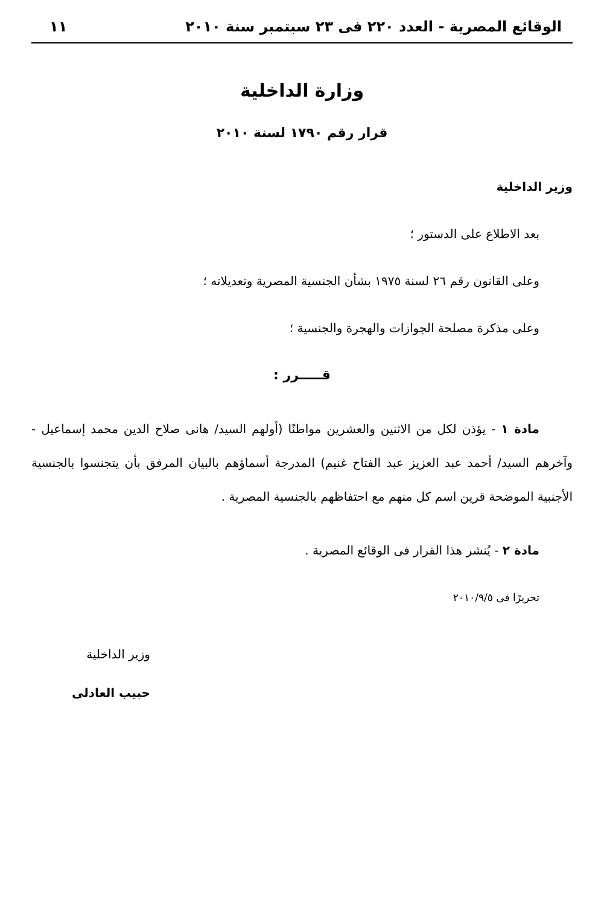الوقائع المصرية - العدد ٢٢٠ فى ٢٣ سبتمبر سنة ٢٠١٠ ١١
وزارة الداخلية
قرار رقم ١٧٩٠ لسنة ٢٠١٠
وزير الداخلية
بعد الاطلاع على الدستور ؛
وعلى القانون رقم ٢٦ لسنة ١٩٧٥ بشأن الجنسية المصرية وتعديلاته ؛
وعلى مذكرة مصلحة الجوازات والهجرة والجنسية ؛
قـــــرر :
مادة ١ - يؤذن لكل من الاثنين والعشرين مواطنًا (أولهم السيد/ هانى صلاح الدين محمد إسماعيل - وآخرهم السيد/ أحمد عبد العزيز عبد الفتاح غنيم) المدرجة أسماؤهم بالبيان المرفق بأن يتجنسوا بالجنسية الأجنبية الموضحة قرين اسم كل منهم مع احتفاظهم بالجنسية المصرية .
مادة ٢ - يُنشر هذا القرار فى الوقائع المصرية .
تحريرًا فى ٢٠١٠/٩/٥
وزير الداخلية
حبيب العادلى